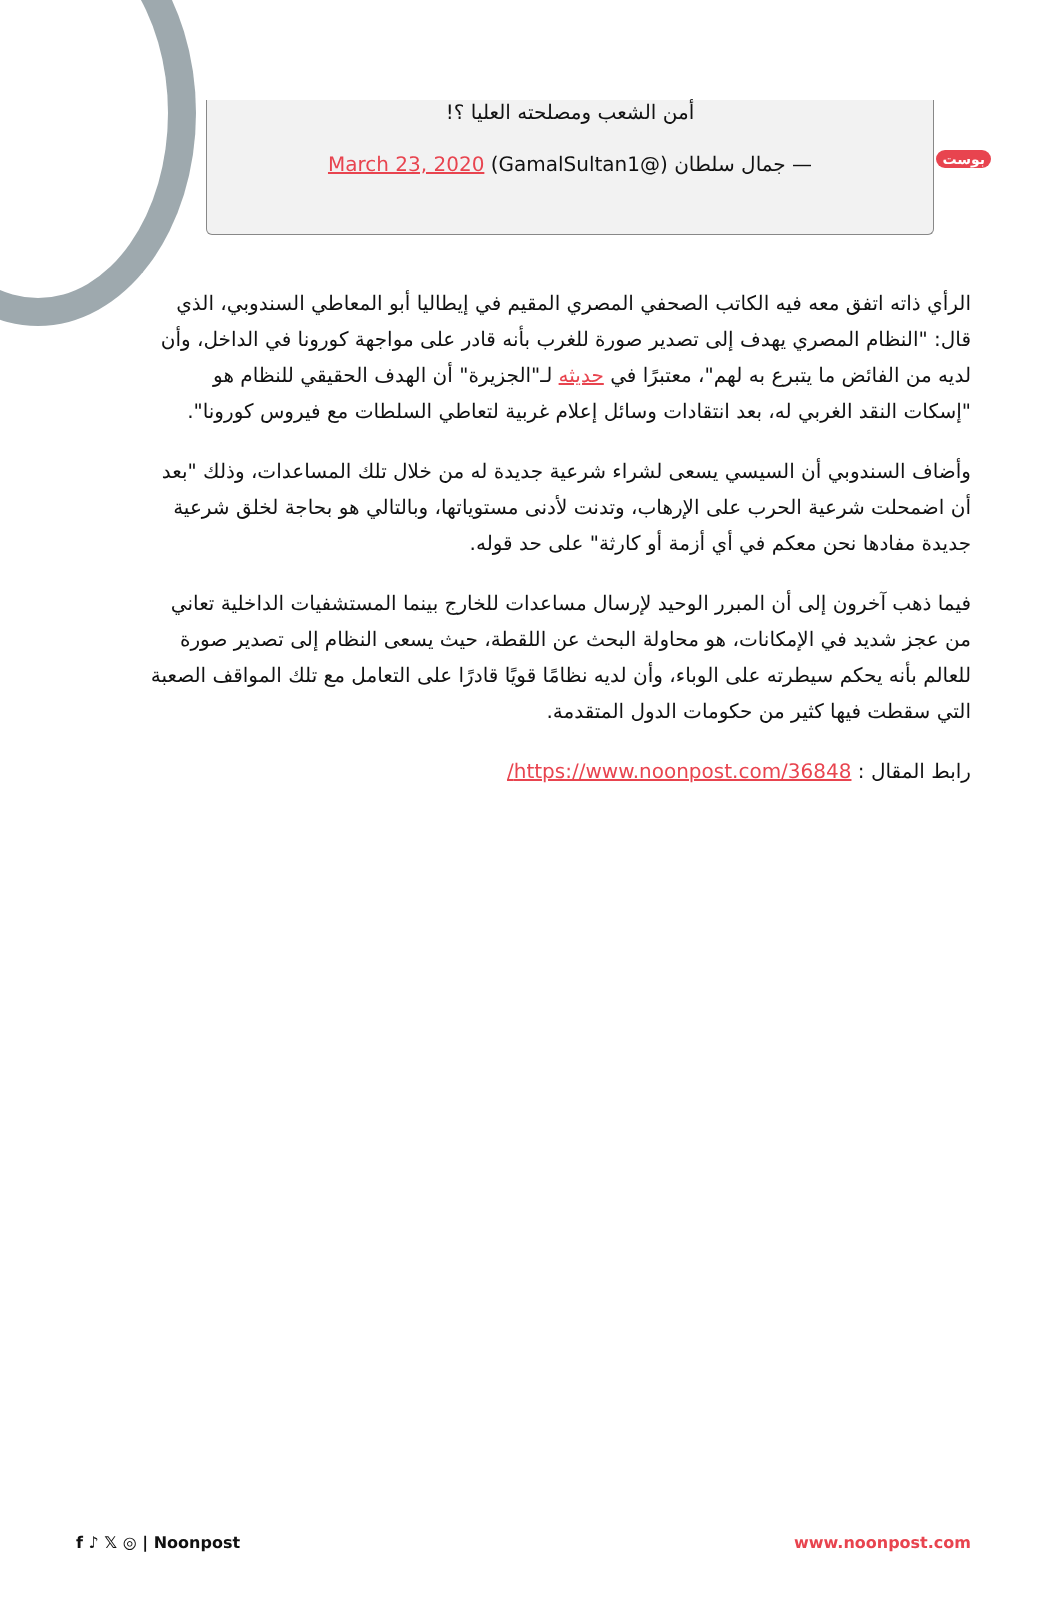بوست
أمن الشعب ومصلحته العليا ؟!
— جمال سلطان (@GamalSultan1) March 23, 2020
الرأي ذاته اتفق معه فيه الكاتب الصحفي المصري المقيم في إيطاليا أبو المعاطي السندوبي، الذي قال: "النظام المصري يهدف إلى تصدير صورة للغرب بأنه قادر على مواجهة كورونا في الداخل، وأن لديه من الفائض ما يتبرع به لهم"، معتبرًا في حديثه لـ"الجزيرة" أن الهدف الحقيقي للنظام هو "إسكات النقد الغربي له، بعد انتقادات وسائل إعلام غربية لتعاطي السلطات مع فيروس كورونا".
وأضاف السندوبي أن السيسي يسعى لشراء شرعية جديدة له من خلال تلك المساعدات، وذلك "بعد أن اضمحلت شرعية الحرب على الإرهاب، وتدنت لأدنى مستوياتها، وبالتالي هو بحاجة لخلق شرعية جديدة مفادها نحن معكم في أي أزمة أو كارثة" على حد قوله.
فيما ذهب آخرون إلى أن المبرر الوحيد لإرسال مساعدات للخارج بينما المستشفيات الداخلية تعاني من عجز شديد في الإمكانات، هو محاولة البحث عن اللقطة، حيث يسعى النظام إلى تصدير صورة للعالم بأنه يحكم سيطرته على الوباء، وأن لديه نظامًا قويًا قادرًا على التعامل مع تلك المواقف الصعبة التي سقطت فيها كثير من حكومات الدول المتقدمة.
رابط المقال : https://www.noonpost.com/36848/
f ♪ 𝕏 ◎ | Noonpost www.noonpost.com